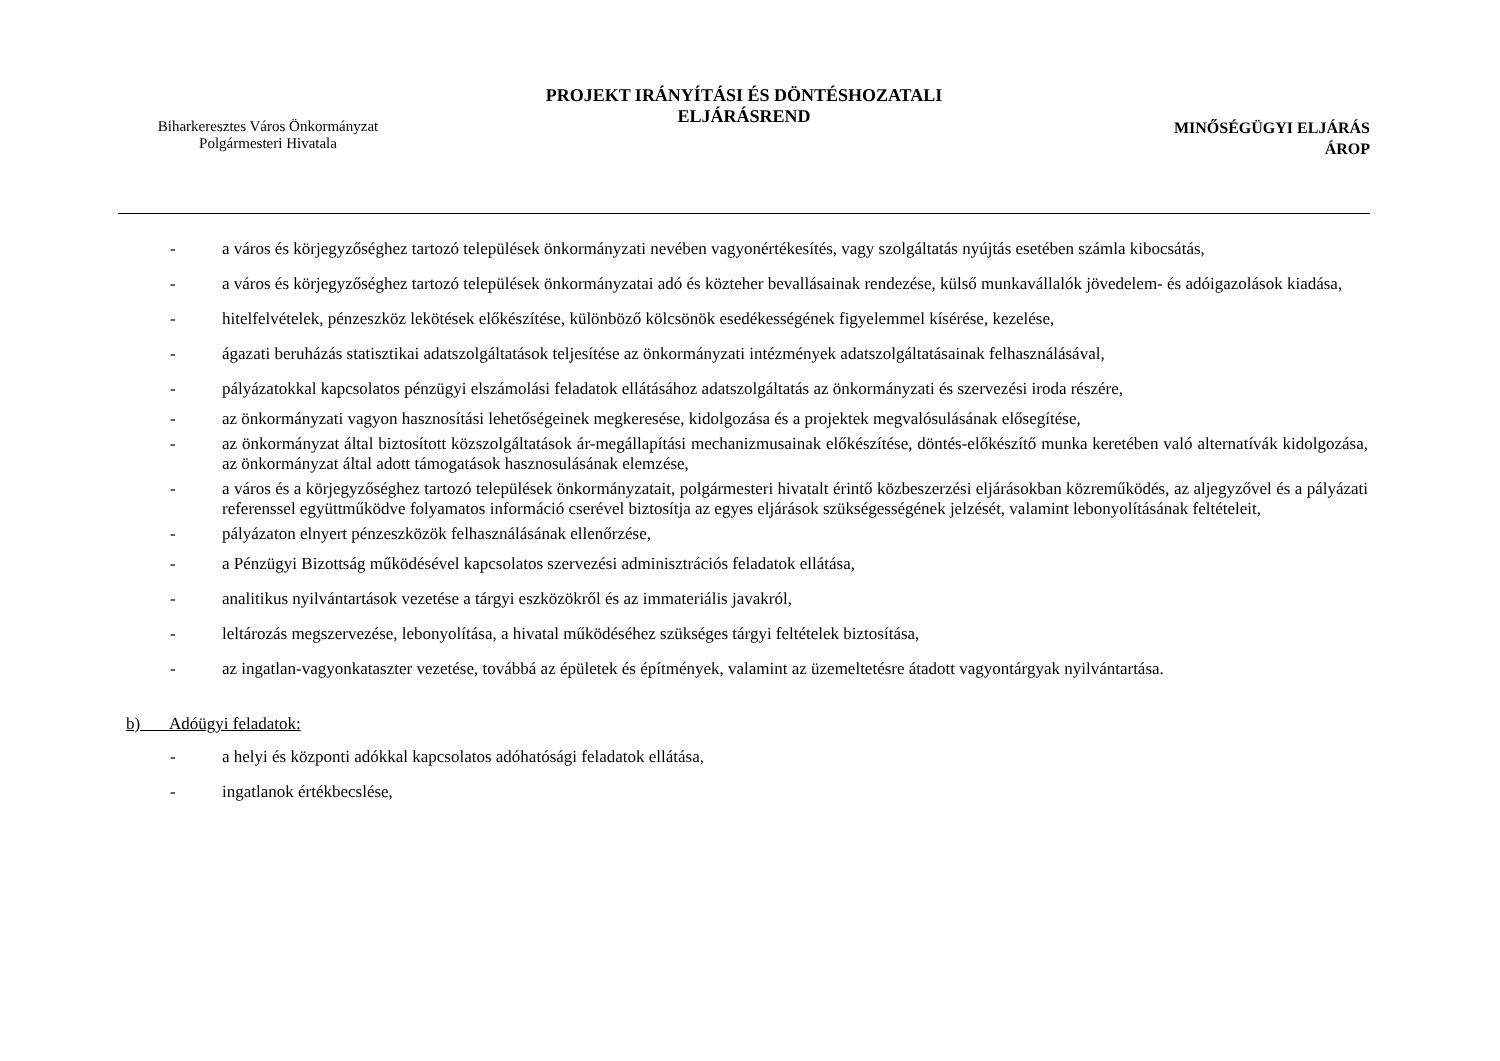Biharkeresztes Város Önkormányzat
Polgármesteri Hivatala
PROJEKT IRÁNYÍTÁSI ÉS DÖNTÉSHOZATALI
ELJÁRÁSREND
MINŐSÉGÜGYI ELJÁRÁS
ÁROP
- a város és körjegyzőséghez tartozó települések önkormányzati nevében vagyonértékesítés, vagy szolgáltatás nyújtás esetében számla kibocsátás,
- a város és körjegyzőséghez tartozó települések önkormányzatai adó és közteher bevallásainak rendezése, külső munkavállalók jövedelem- és adóigazolások kiadása,
- hitelfelvételek, pénzeszköz lekötések előkészítése, különböző kölcsönök esedékességének figyelemmel kísérése, kezelése,
- ágazati beruházás statisztikai adatszolgáltatások teljesítése az önkormányzati intézmények adatszolgáltatásainak felhasználásával,
- pályázatokkal kapcsolatos pénzügyi elszámolási feladatok ellátásához adatszolgáltatás az önkormányzati és szervezési iroda részére,
- az önkormányzati vagyon hasznosítási lehetőségeinek megkeresése, kidolgozása és a projektek megvalósulásának elősegítése,
- az önkormányzat által biztosított közszolgáltatások ár-megállapítási mechanizmusainak előkészítése, döntés-előkészítő munka keretében való alternatívák kidolgozása, az önkormányzat által adott támogatások hasznosulásának elemzése,
- a város és a körjegyzőséghez tartozó települések önkormányzatait, polgármesteri hivatalt érintő közbeszerzési eljárásokban közreműködés, az aljegyzővel és a pályázati referenssel együttműködve folyamatos információ cserével biztosítja az egyes eljárások szükségességének jelzését, valamint lebonyolításának feltételeit,
- pályázaton elnyert pénzeszközök felhasználásának ellenőrzése,
- a Pénzügyi Bizottság működésével kapcsolatos szervezési adminisztrációs feladatok ellátása,
- analitikus nyilvántartások vezetése a tárgyi eszközökről és az immateriális javakról,
- leltározás megszervezése, lebonyolítása, a hivatal működéséhez szükséges tárgyi feltételek biztosítása,
- az ingatlan-vagyonkataszter vezetése, továbbá az épületek és építmények, valamint az üzemeltetésre átadott vagyontárgyak nyilvántartása.
b) Adóügyi feladatok:
- a helyi és központi adókkal kapcsolatos adóhatósági feladatok ellátása,
- ingatlanok értékbecslése,